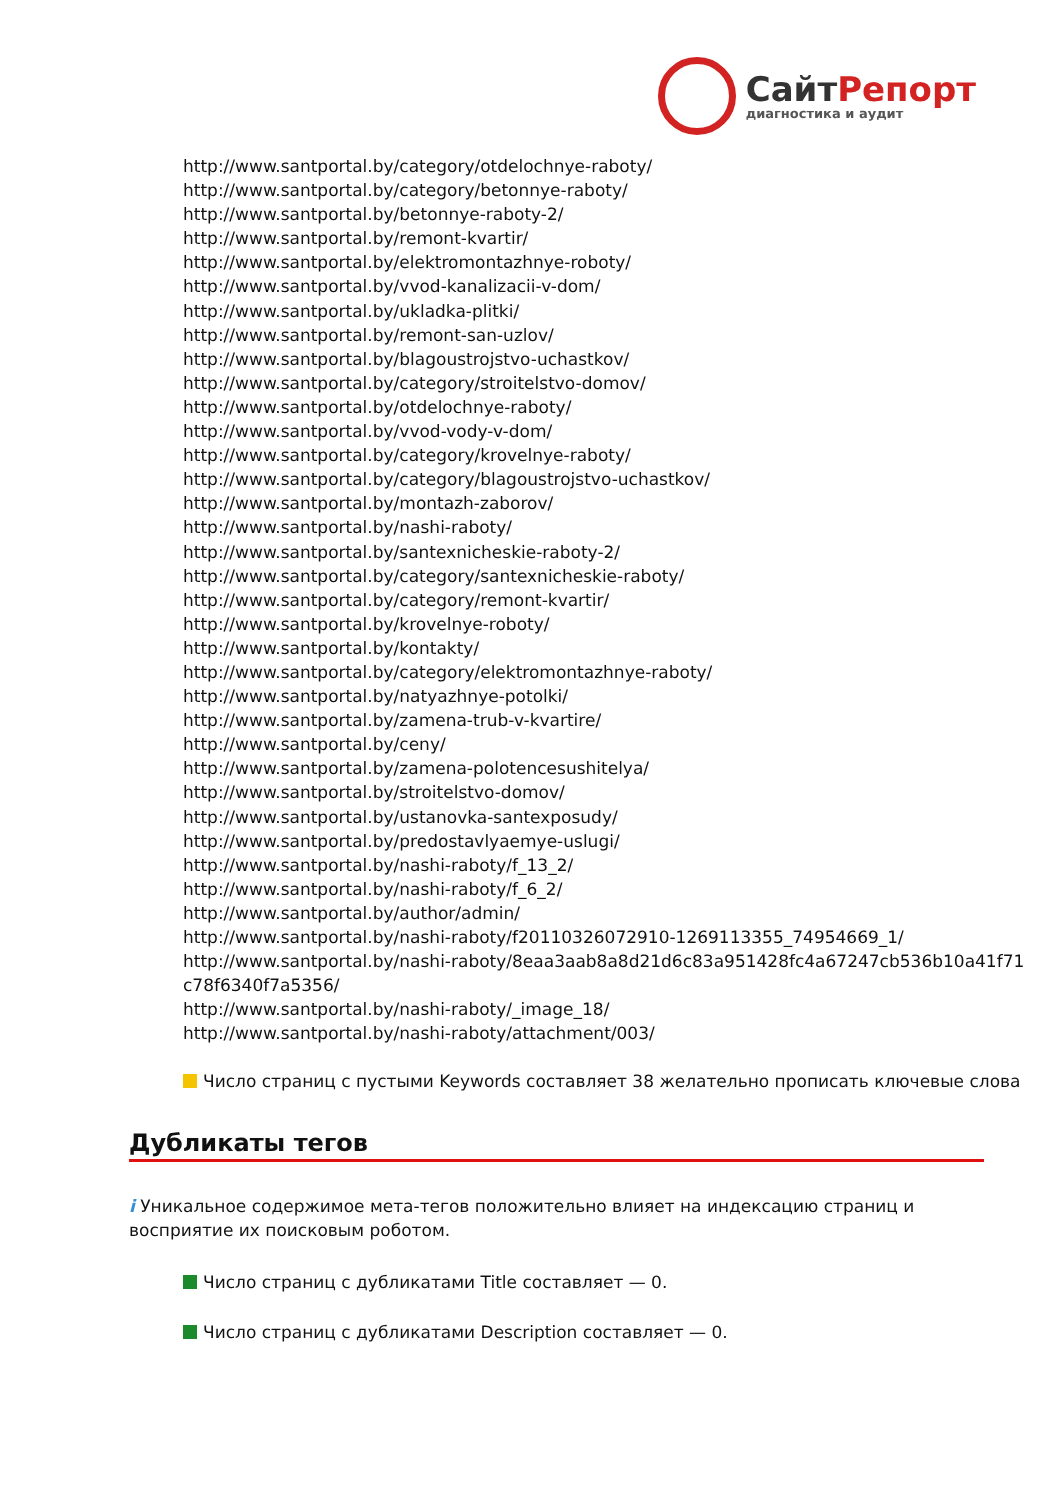СайтРепорт
диагностика и аудит
http://www.santportal.by/category/otdelochnye-raboty/
http://www.santportal.by/category/betonnye-raboty/
http://www.santportal.by/betonnye-raboty-2/
http://www.santportal.by/remont-kvartir/
http://www.santportal.by/elektromontazhnye-roboty/
http://www.santportal.by/vvod-kanalizacii-v-dom/
http://www.santportal.by/ukladka-plitki/
http://www.santportal.by/remont-san-uzlov/
http://www.santportal.by/blagoustrojstvo-uchastkov/
http://www.santportal.by/category/stroitelstvo-domov/
http://www.santportal.by/otdelochnye-raboty/
http://www.santportal.by/vvod-vody-v-dom/
http://www.santportal.by/category/krovelnye-raboty/
http://www.santportal.by/category/blagoustrojstvo-uchastkov/
http://www.santportal.by/montazh-zaborov/
http://www.santportal.by/nashi-raboty/
http://www.santportal.by/santexnicheskie-raboty-2/
http://www.santportal.by/category/santexnicheskie-raboty/
http://www.santportal.by/category/remont-kvartir/
http://www.santportal.by/krovelnye-roboty/
http://www.santportal.by/kontakty/
http://www.santportal.by/category/elektromontazhnye-raboty/
http://www.santportal.by/natyazhnye-potolki/
http://www.santportal.by/zamena-trub-v-kvartire/
http://www.santportal.by/ceny/
http://www.santportal.by/zamena-polotencesushitelya/
http://www.santportal.by/stroitelstvo-domov/
http://www.santportal.by/ustanovka-santexposudy/
http://www.santportal.by/predostavlyaemye-uslugi/
http://www.santportal.by/nashi-raboty/f_13_2/
http://www.santportal.by/nashi-raboty/f_6_2/
http://www.santportal.by/author/admin/
http://www.santportal.by/nashi-raboty/f20110326072910-1269113355_74954669_1/
http://www.santportal.by/nashi-raboty/8eaa3aab8a8d21d6c83a951428fc4a67247cb536b10a41f71
c78f6340f7a5356/
http://www.santportal.by/nashi-raboty/_image_18/
http://www.santportal.by/nashi-raboty/attachment/003/
Число страниц с пустыми Keywords составляет 38 желательно прописать ключевые слова
Дубликаты тегов
i Уникальное содержимое мета-тегов положительно влияет на индексацию страниц и восприятие их поисковым роботом.
Число страниц с дубликатами Title составляет — 0.
Число страниц с дубликатами Description составляет — 0.